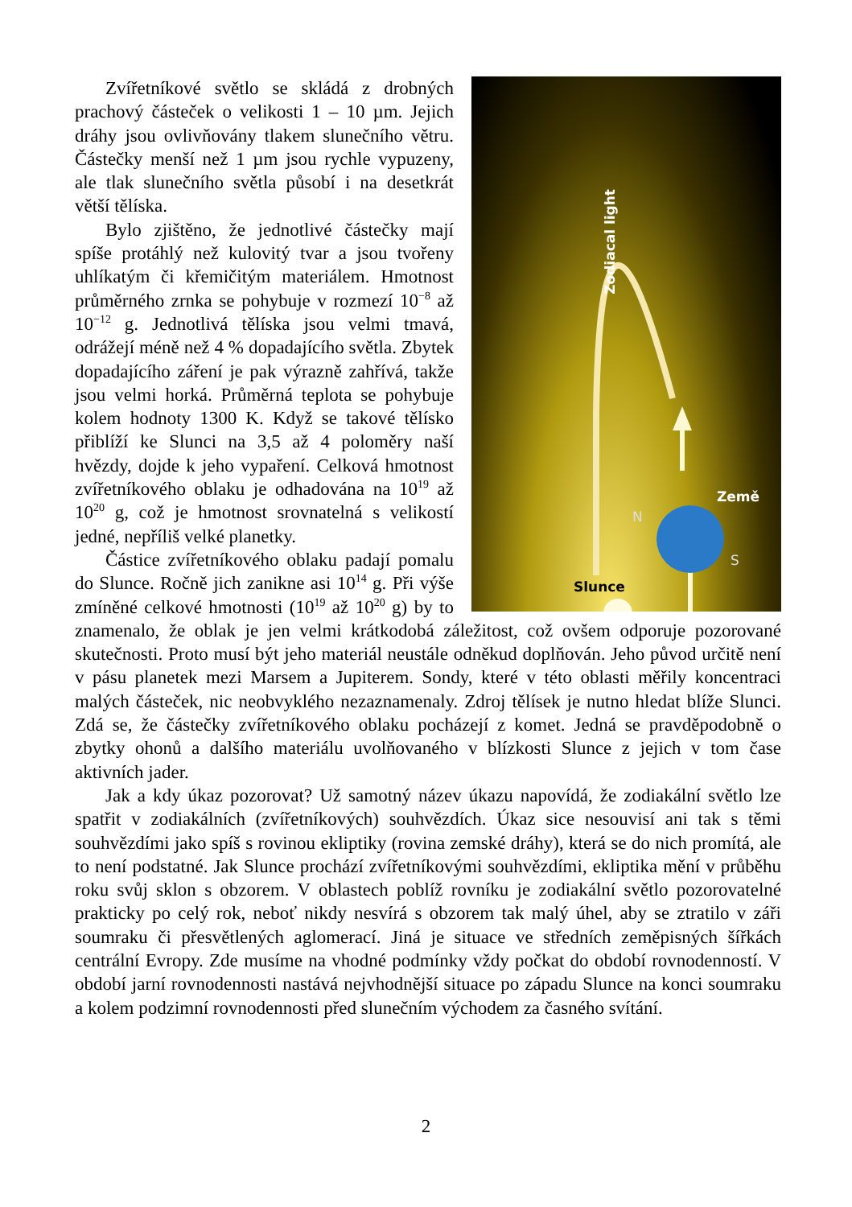Zodiacal light
Země
N
S
Slunce
Zvířetníkové světlo se skládá z drobných prachový částeček o velikosti 1 – 10 µm. Jejich dráhy jsou ovlivňovány tlakem slunečního větru. Částečky menší než 1 µm jsou rychle vypuzeny, ale tlak slunečního světla působí i na desetkrát větší tělíska.
Bylo zjištěno, že jednotlivé částečky mají spíše protáhlý než kulovitý tvar a jsou tvořeny uhlíkatým či křemičitým materiálem. Hmotnost průměrného zrnka se pohybuje v rozmezí 10<sup>−8</sup> až 10<sup>−12</sup> g. Jednotlivá tělíska jsou velmi tmavá, odrážejí méně než 4 % dopadajícího světla. Zbytek dopadajícího záření je pak výrazně zahřívá, takže jsou velmi horká. Průměrná teplota se pohybuje kolem hodnoty 1300 K. Když se takové tělísko přiblíží ke Slunci na 3,5 až 4 poloměry naší hvězdy, dojde k jeho vypaření. Celková hmotnost zvířetníkového oblaku je odhadována na 10<sup>19</sup> až 10<sup>20</sup> g, což je hmotnost srovnatelná s velikostí jedné, nepříliš velké planetky.
Částice zvířetníkového oblaku padají pomalu do Slunce. Ročně jich zanikne asi 10<sup>14</sup> g. Při výše zmíněné celkové hmotnosti (10<sup>19</sup> až 10<sup>20</sup> g) by to znamenalo, že oblak je jen velmi krátkodobá záležitost, což ovšem odporuje pozorované skutečnosti. Proto musí být jeho materiál neustále odněkud doplňován. Jeho původ určitě není v pásu planetek mezi Marsem a Jupiterem. Sondy, které v této oblasti měřily koncentraci malých částeček, nic neobvyklého nezaznamenaly. Zdroj tělísek je nutno hledat blíže Slunci. Zdá se, že částečky zvířetníkového oblaku pocházejí z komet. Jedná se pravděpodobně o zbytky ohonů a dalšího materiálu uvolňovaného v blízkosti Slunce z jejich v tom čase aktivních jader.
Jak a kdy úkaz pozorovat? Už samotný název úkazu napovídá, že zodiakální světlo lze spatřit v zodiakálních (zvířetníkových) souhvězdích. Úkaz sice nesouvisí ani tak s těmi souhvězdími jako spíš s rovinou ekliptiky (rovina zemské dráhy), která se do nich promítá, ale to není podstatné. Jak Slunce prochází zvířetníkovými souhvězdími, ekliptika mění v průběhu roku svůj sklon s obzorem. V oblastech poblíž rovníku je zodiakální světlo pozorovatelné prakticky po celý rok, neboť nikdy nesvírá s obzorem tak malý úhel, aby se ztratilo v záři soumraku či přesvětlených aglomerací. Jiná je situace ve středních zeměpisných šířkách centrální Evropy. Zde musíme na vhodné podmínky vždy počkat do období rovnodenností. V období jarní rovnodennosti nastává nejvhodnější situace po západu Slunce na konci soumraku a kolem podzimní rovnodennosti před slunečním východem za časného svítání.
2